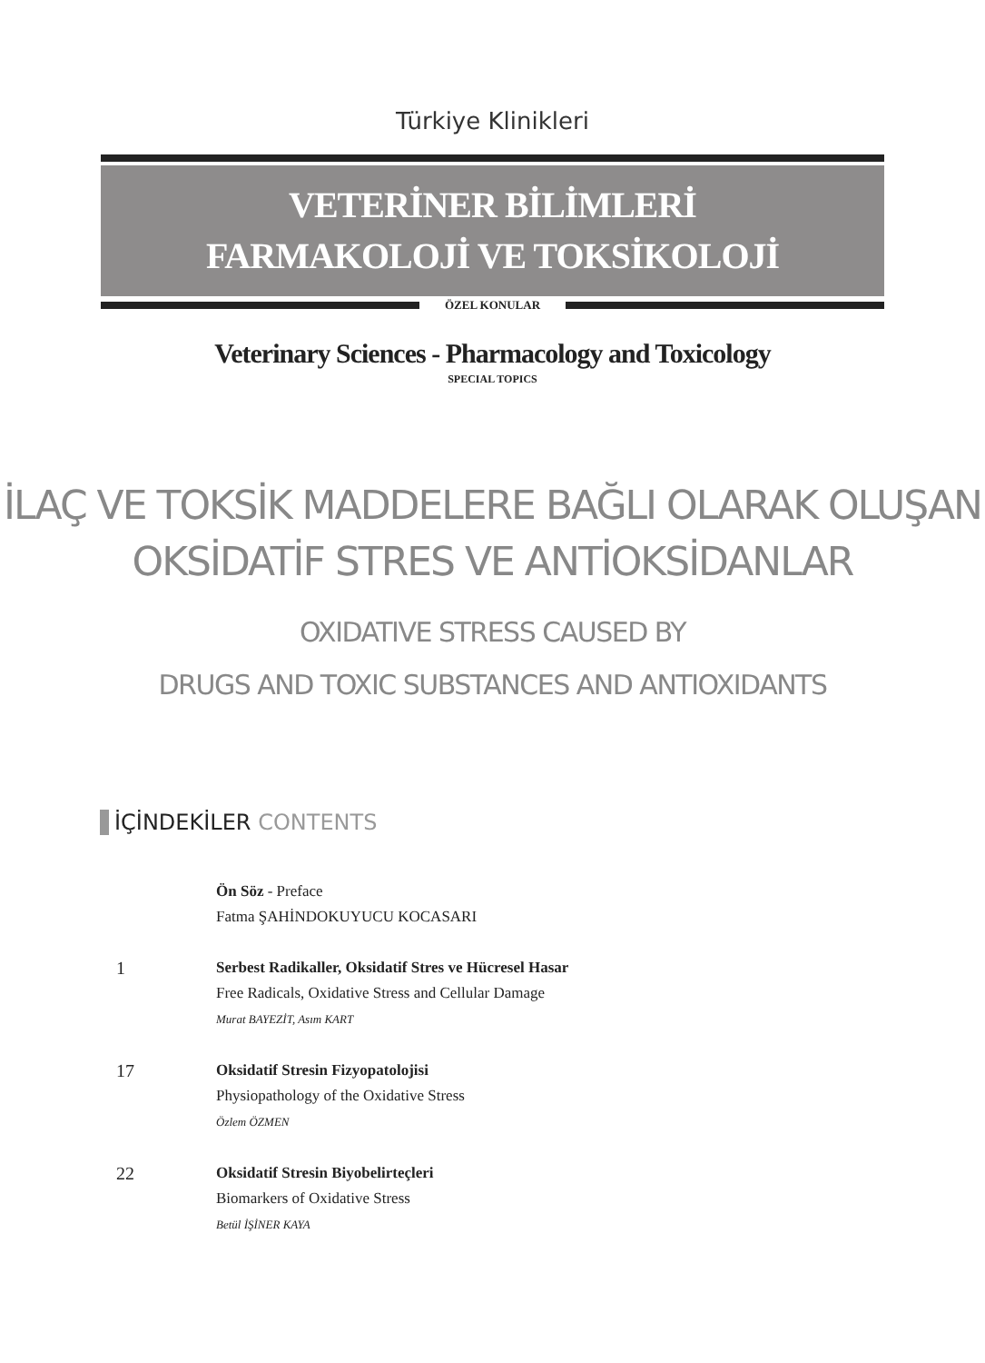Türkiye Klinikleri
VETERİNER BİLİMLERİ
FARMAKOLOJİ VE TOKSİKOLOJİ
ÖZEL KONULAR
Veterinary Sciences - Pharmacology and Toxicology
SPECIAL TOPICS
İLAÇ VE TOKSİK MADDELERE BAĞLI OLARAK OLUŞAN
OKSİDATİF STRES VE ANTİOKSİDANLAR
OXIDATIVE STRESS CAUSED BY
DRUGS AND TOXIC SUBSTANCES AND ANTIOXIDANTS
İÇİNDEKİLER CONTENTS
Ön Söz - Preface
Fatma ŞAHİNDOKUYUCU KOCASARI
1
Serbest Radikaller, Oksidatif Stres ve Hücresel Hasar
Free Radicals, Oxidative Stress and Cellular Damage
Murat BAYEZİT, Asım KART
17
Oksidatif Stresin Fizyopatolojisi
Physiopathology of the Oxidative Stress
Özlem ÖZMEN
22
Oksidatif Stresin Biyobelirteçleri
Biomarkers of Oxidative Stress
Betül İŞİNER KAYA